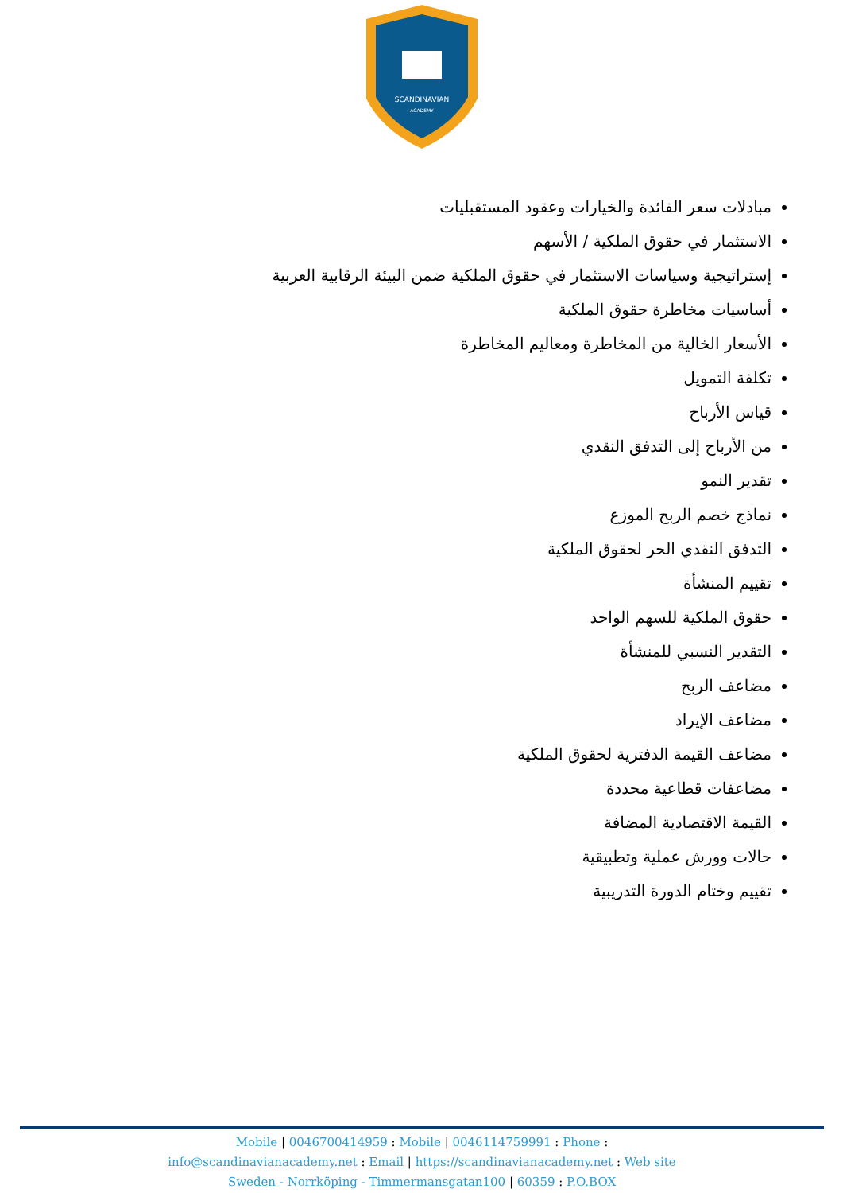SCANDINAVIAN
ACADEMY
مبادلات سعر الفائدة والخيارات وعقود المستقبليات
الاستثمار في حقوق الملكية / الأسهم
إستراتيجية وسياسات الاستثمار في حقوق الملكية ضمن البيئة الرقابية العربية
أساسيات مخاطرة حقوق الملكية
الأسعار الخالية من المخاطرة ومعاليم المخاطرة
تكلفة التمويل
قياس الأرباح
من الأرباح إلى التدفق النقدي
تقدير النمو
نماذج خصم الربح الموزع
التدفق النقدي الحر لحقوق الملكية
تقييم المنشأة
حقوق الملكية للسهم الواحد
التقدير النسبي للمنشأة
مضاعف الربح
مضاعف الإيراد
مضاعف القيمة الدفترية لحقوق الملكية
مضاعفات قطاعية محددة
القيمة الاقتصادية المضافة
حالات وورش عملية وتطبيقية
تقييم وختام الدورة التدريبية
Mobile | 0046700414959 : Mobile | 0046114759991 : Phone :
info@scandinavianacademy.net : Email | https://scandinavianacademy.net : Web site
Sweden - Norrköping - Timmermansgatan100 | 60359 : P.O.BOX